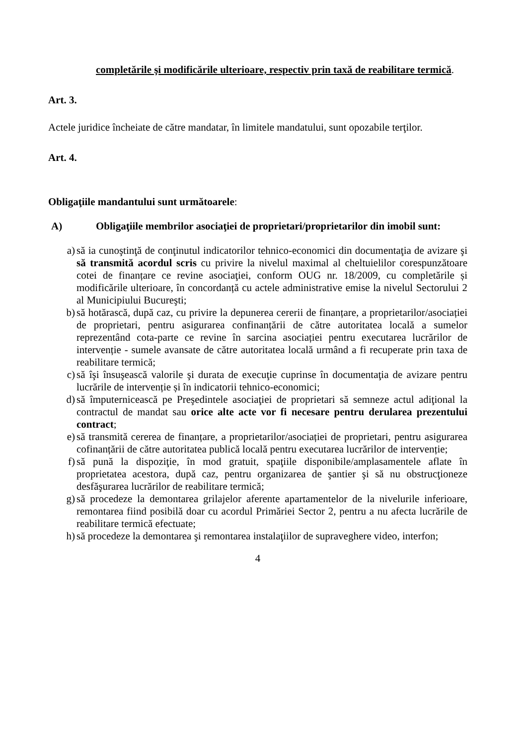completările şi modificările ulterioare, respectiv prin taxă de reabilitare termică.
Art. 3.
Actele juridice încheiate de către mandatar, în limitele mandatului, sunt opozabile terţilor.
Art. 4.
Obligaţiile mandantului sunt următoarele:
A) Obligaţiile membrilor asociaţiei de proprietari/proprietarilor din imobil sunt:
a) să ia cunoştinţă de conţinutul indicatorilor tehnico-economici din documentaţia de avizare şi să transmită acordul scris cu privire la nivelul maximal al cheltuielilor corespunzătoare cotei de finanțare ce revine asociaţiei, conform OUG nr. 18/2009, cu completările și modificările ulterioare, în concordanță cu actele administrative emise la nivelul Sectorului 2 al Municipiului Bucureşti;
b) să hotărască, după caz, cu privire la depunerea cererii de finanțare, a proprietarilor/asociației de proprietari, pentru asigurarea confinanțării de către autoritatea locală a sumelor reprezentând cota-parte ce revine în sarcina asociației pentru executarea lucrărilor de intervenție - sumele avansate de către autoritatea locală urmând a fi recuperate prin taxa de reabilitare termică;
c) să îşi însuşească valorile şi durata de execuţie cuprinse în documentaţia de avizare pentru lucrările de intervenție și în indicatorii tehnico-economici;
d) să împuternicească pe Preşedintele asociaţiei de proprietari să semneze actul adiţional la contractul de mandat sau orice alte acte vor fi necesare pentru derularea prezentului contract;
e) să transmită cererea de finanțare, a proprietarilor/asociației de proprietari, pentru asigurarea cofinanțării de către autoritatea publică locală pentru executarea lucrărilor de intervenție;
f) să pună la dispoziţie, în mod gratuit, spaţiile disponibile/amplasamentele aflate în proprietatea acestora, după caz, pentru organizarea de şantier şi să nu obstrucţioneze desfăşurarea lucrărilor de reabilitare termică;
g) să procedeze la demontarea grilajelor aferente apartamentelor de la nivelurile inferioare, remontarea fiind posibilă doar cu acordul Primăriei Sector 2, pentru a nu afecta lucrările de reabilitare termică efectuate;
h) să procedeze la demontarea şi remontarea instalaţiilor de supraveghere video, interfon;
4